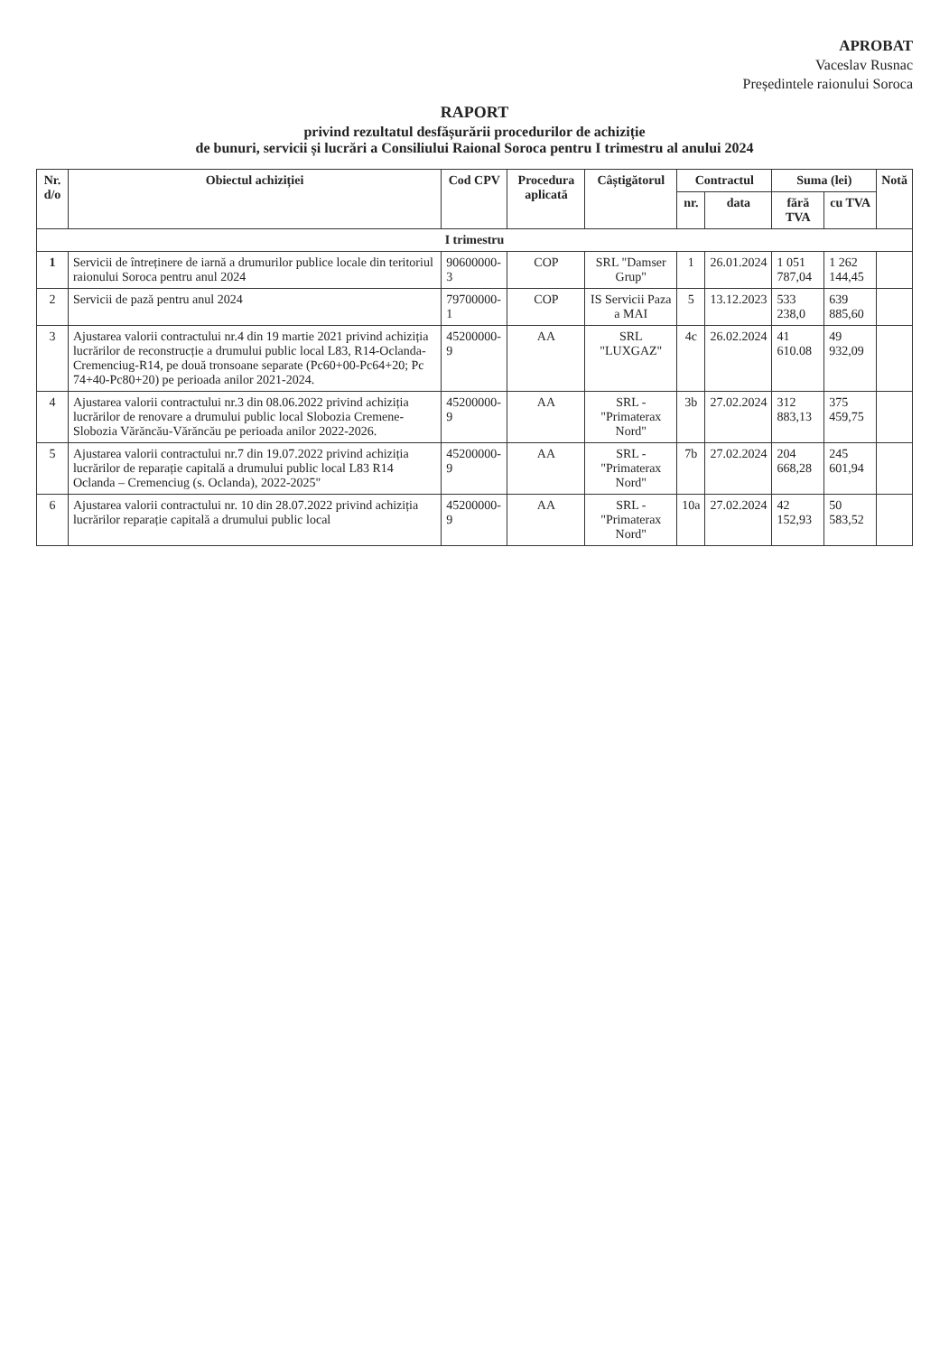APROBAT
Vaceslav Rusnac
Președintele raionului Soroca
RAPORT
privind rezultatul desfășurării procedurilor de achiziție
de bunuri, servicii și lucrări a Consiliului Raional Soroca pentru I trimestru al anului 2024
| Nr. d/o | Obiectul achiziției | Cod CPV | Procedura aplicată | Câștigătorul | Contractul | | Suma (lei) | | Notă |
| --- | --- | --- | --- | --- | --- | --- | --- | --- | --- |
| | | | | | nr. | data | fără TVA | cu TVA | |
| I trimestru | | | | | | | | | |
| 1 | Servicii de întreținere de iarnă a drumurilor publice locale din teritoriul raionului Soroca pentru anul 2024 | 90600000-3 | COP | SRL "Damser Grup" | 1 | 26.01.2024 | 1 051 787,04 | 1 262 144,45 | |
| 2 | Servicii de pază pentru anul 2024 | 79700000-1 | COP | IS Servicii Paza a MAI | 5 | 13.12.2023 | 533 238,0 | 639 885,60 | |
| 3 | Ajustarea valorii contractului nr.4 din 19 martie 2021 privind achiziția lucrărilor de reconstrucție a drumului public local L83, R14-Oclanda-Cremenciug-R14, pe două tronsoane separate (Pc60+00-Pc64+20; Pc 74+40-Pc80+20) pe perioada anilor 2021-2024. | 45200000-9 | AA | SRL "LUXGAZ" | 4c | 26.02.2024 | 41 610.08 | 49 932,09 | |
| 4 | Ajustarea valorii contractului nr.3 din 08.06.2022 privind achiziția lucrărilor de renovare a drumului public local Slobozia Cremene-Slobozia Vărăncău-Vărăncău pe perioada anilor 2022-2026. | 45200000-9 | AA | SRL - "Primaterax Nord" | 3b | 27.02.2024 | 312 883,13 | 375 459,75 | |
| 5 | Ajustarea valorii contractului nr.7 din 19.07.2022 privind achiziția lucrărilor de reparație capitală a drumului public local L83 R14 Oclanda – Cremenciug (s. Oclanda), 2022-2025" | 45200000-9 | AA | SRL - "Primaterax Nord" | 7b | 27.02.2024 | 204 668,28 | 245 601,94 | |
| 6 | Ajustarea valorii contractului nr. 10 din 28.07.2022 privind achiziția lucrărilor reparație capitală a drumului public local | 45200000-9 | AA | SRL - "Primaterax Nord" | 10a | 27.02.2024 | 42 152,93 | 50 583,52 | |